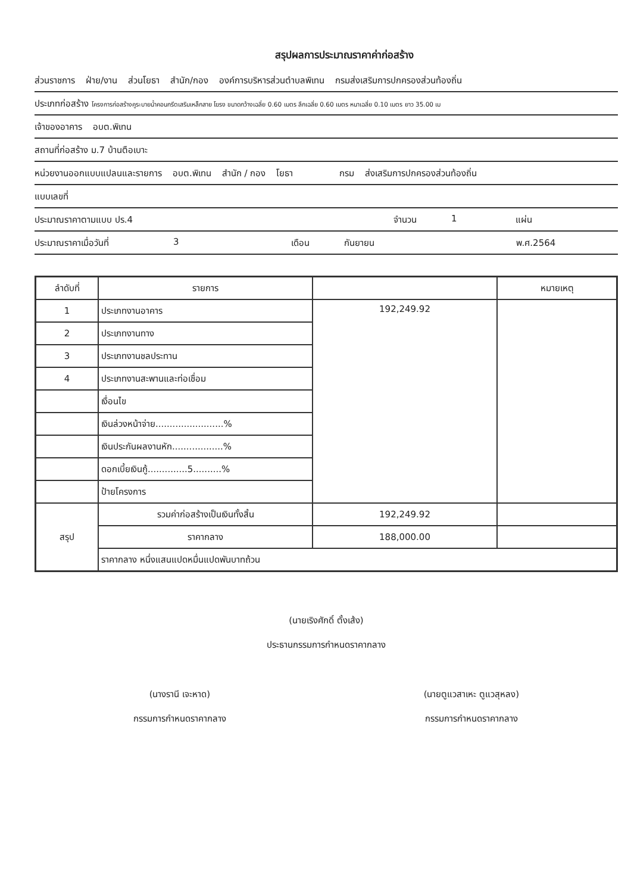สรุปผลการประมาณราคาค่าก่อสร้าง
ส่วนราชการ ฝ่าย/งาน ส่วนโยธา สำนัก/กอง องค์การบริหารส่วนตำบลพิเทน กรมส่งเสริมการปกครองส่วนท้องถิ่น
ประเภทก่อสร้าง โครงการก่อสร้างคูระบายน้ำคอนกรีตเสริมเหล็กสาย โฆรง ขนาดกว้างเฉลี่ย 0.60 เมตร ลึกเฉลี่ย 0.60 เมตร หนาเฉลี่ย 0.10 เมตร ยาว 35.00 เม
เจ้าของอาคาร อบต.พิเทน
สถานที่ก่อสร้าง ม.7 บ้านตือเบาะ
หน่วยงานออกแบบแปลนและรายการ อบต.พิเทน สำนัก / กอง โยธา กรม ส่งเสริมการปกครองส่วนท้องถิ่น
แบบเลขที่
ประมาณราคาตามแบบ ปร.4 จำนวน 1 แผ่น
ประมาณราคาเมื่อวันที่ 3 เดือน กันยายน พ.ศ.2564
| ลำดับที่ | รายการ | | หมายเหตุ |
| --- | --- | --- | --- |
| 1 | ประเภทงานอาคาร | 192,249.92 | |
| 2 | ประเภทงานทาง | | |
| 3 | ประเภทงานชลประทาน | | |
| 4 | ประเภทงานสะพานและท่อเชื่อม | | |
| | เงื่อนไข | | |
| | เงินล่วงหน้าจ่าย........................% | | |
| | เงินประกันผลงานหัก..................% | | |
| | ดอกเบี้ยเงินกู้..............5..........% | | |
| | ป้ายโครงการ | | |
| สรุป | รวมค่าก่อสร้างเป็นเงินทั้งสิ้น | 192,249.92 | |
| | ราคากลาง | 188,000.00 | |
| | ราคากลาง หนึ่งแสนแปดหมื่นแปดพันบาทถ้วน | | |
(นายเริงศักดิ์ ตั้งเส้ง)
ประธานกรรมการกำหนดราคากลาง
(นางรานี เจะหาด)
กรรมการกำหนดราคากลาง
(นายตูแวสาเหะ ตูแวสุหลง)
กรรมการกำหนดราคากลาง